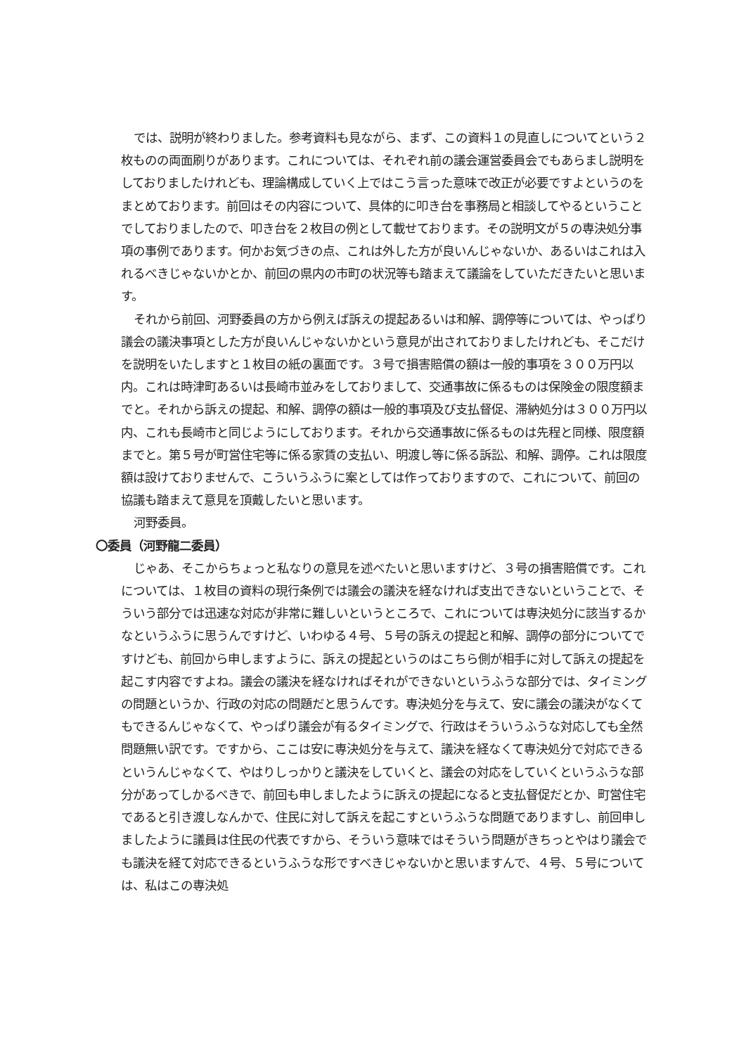では、説明が終わりました。参考資料も見ながら、まず、この資料１の見直しについてという２枚ものの両面刷りがあります。これについては、それぞれ前の議会運営委員会でもあらまし説明をしておりましたけれども、理論構成していく上ではこう言った意味で改正が必要ですよというのをまとめております。前回はその内容について、具体的に叩き台を事務局と相談してやるということでしておりましたので、叩き台を２枚目の例として載せております。その説明文が５の専決処分事項の事例であります。何かお気づきの点、これは外した方が良いんじゃないか、あるいはこれは入れるべきじゃないかとか、前回の県内の市町の状況等も踏まえて議論をしていただきたいと思います。
それから前回、河野委員の方から例えば訴えの提起あるいは和解、調停等については、やっぱり議会の議決事項とした方が良いんじゃないかという意見が出されておりましたけれども、そこだけを説明をいたしますと１枚目の紙の裏面です。３号で損害賠償の額は一般的事項を３００万円以内。これは時津町あるいは長崎市並みをしておりまして、交通事故に係るものは保険金の限度額までと。それから訴えの提起、和解、調停の額は一般的事項及び支払督促、滞納処分は３００万円以内、これも長崎市と同じようにしております。それから交通事故に係るものは先程と同様、限度額までと。第５号が町営住宅等に係る家賃の支払い、明渡し等に係る訴訟、和解、調停。これは限度額は設けておりませんで、こういうふうに案としては作っておりますので、これについて、前回の協議も踏まえて意見を頂戴したいと思います。
河野委員。
〇委員（河野龍二委員）
じゃあ、そこからちょっと私なりの意見を述べたいと思いますけど、３号の損害賠償です。これについては、１枚目の資料の現行条例では議会の議決を経なければ支出できないということで、そういう部分では迅速な対応が非常に難しいというところで、これについては専決処分に該当するかなというふうに思うんですけど、いわゆる４号、５号の訴えの提起と和解、調停の部分についてですけども、前回から申しますように、訴えの提起というのはこちら側が相手に対して訴えの提起を起こす内容ですよね。議会の議決を経なければそれができないというふうな部分では、タイミングの問題というか、行政の対応の問題だと思うんです。専決処分を与えて、安に議会の議決がなくてもできるんじゃなくて、やっぱり議会が有るタイミングで、行政はそういうふうな対応しても全然問題無い訳です。ですから、ここは安に専決処分を与えて、議決を経なくて専決処分で対応できるというんじゃなくて、やはりしっかりと議決をしていくと、議会の対応をしていくというふうな部分があってしかるべきで、前回も申しましたように訴えの提起になると支払督促だとか、町営住宅であると引き渡しなんかで、住民に対して訴えを起こすというふうな問題でありますし、前回申しましたように議員は住民の代表ですから、そういう意味ではそういう問題がきちっとやはり議会でも議決を経て対応できるというふうな形ですべきじゃないかと思いますんで、４号、５号については、私はこの専決処